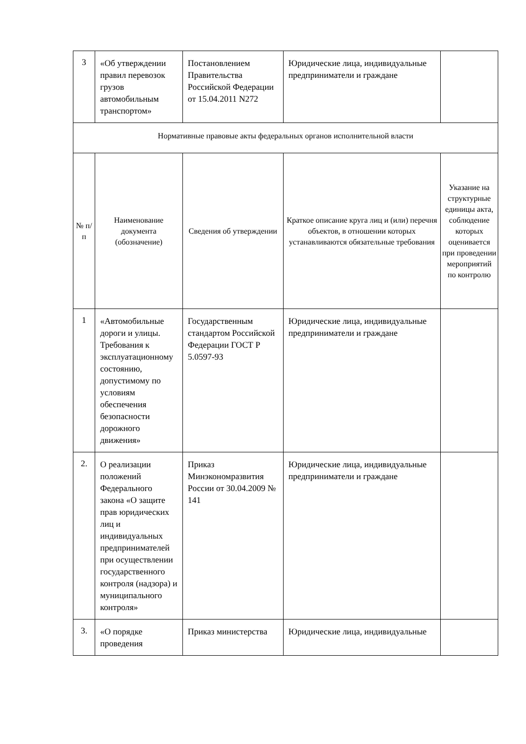| 3 | «Об утверждении правил перевозок грузов автомобильным транспортом» | Постановлением Правительства Российской Федерации от 15.04.2011 N272 | Юридические лица, индивидуальные предприниматели и граждане | |
| Нормативные правовые акты федеральных органов исполнительной власти | | | | |
| № п/п | Наименование документа (обозначение) | Сведения об утверждении | Краткое описание круга лиц и (или) перечня объектов, в отношении которых устанавливаются обязательные требования | Указание на структурные единицы акта, соблюдение которых оценивается при проведении мероприятий по контролю |
| 1 | «Автомобильные дороги и улицы. Требования к эксплуатационному состоянию, допустимому по условиям обеспечения безопасности дорожного движения» | Государственным стандартом Российской Федерации ГОСТ Р 5.0597-93 | Юридические лица, индивидуальные предприниматели и граждане | |
| 2. | О реализации положений Федерального закона «О защите прав юридических лиц и индивидуальных предпринимателей при осуществлении государственного контроля (надзора) и муниципального контроля» | Приказ Минэкономразвития России от 30.04.2009 № 141 | Юридические лица, индивидуальные предприниматели и граждане | |
| 3. | «О порядке проведения | Приказ министерства | Юридические лица, индивидуальные | |